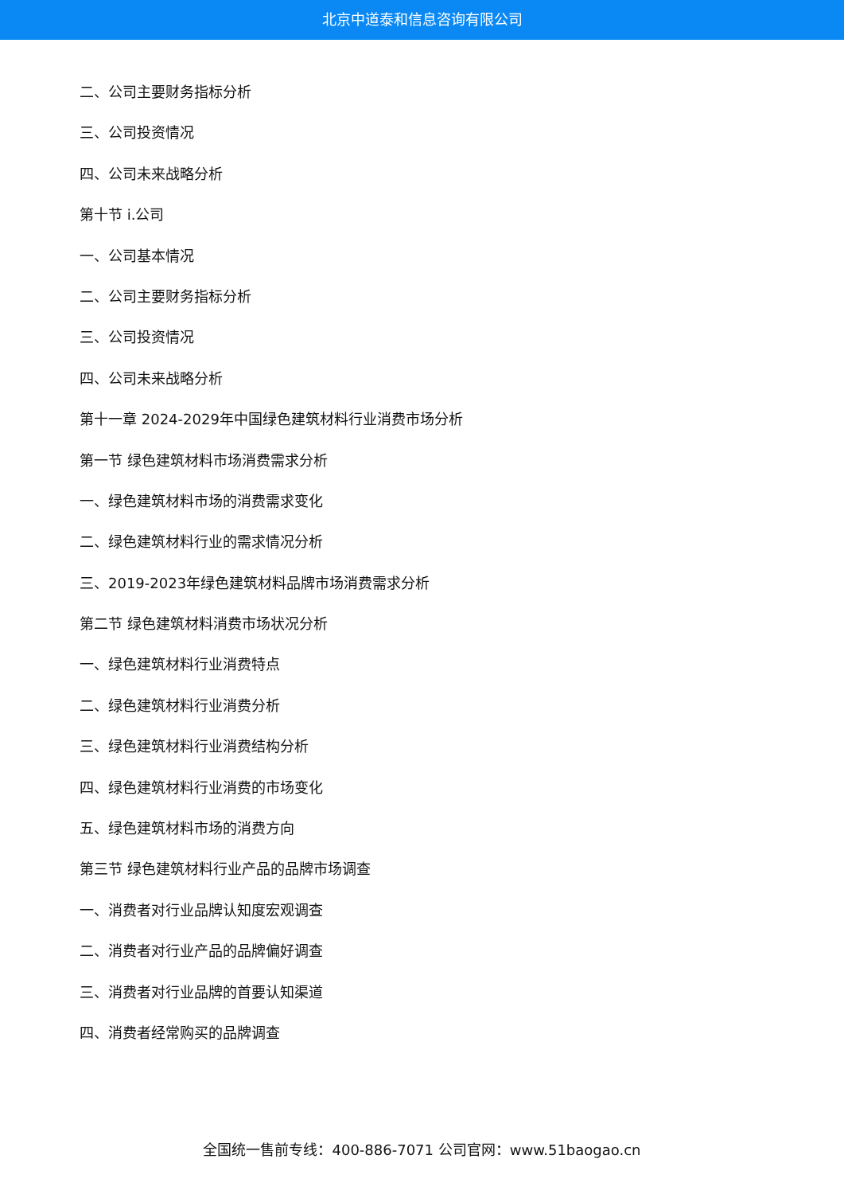北京中道泰和信息咨询有限公司
二、公司主要财务指标分析
三、公司投资情况
四、公司未来战略分析
第十节 i.公司
一、公司基本情况
二、公司主要财务指标分析
三、公司投资情况
四、公司未来战略分析
第十一章 2024-2029年中国绿色建筑材料行业消费市场分析
第一节 绿色建筑材料市场消费需求分析
一、绿色建筑材料市场的消费需求变化
二、绿色建筑材料行业的需求情况分析
三、2019-2023年绿色建筑材料品牌市场消费需求分析
第二节 绿色建筑材料消费市场状况分析
一、绿色建筑材料行业消费特点
二、绿色建筑材料行业消费分析
三、绿色建筑材料行业消费结构分析
四、绿色建筑材料行业消费的市场变化
五、绿色建筑材料市场的消费方向
第三节 绿色建筑材料行业产品的品牌市场调查
一、消费者对行业品牌认知度宏观调查
二、消费者对行业产品的品牌偏好调查
三、消费者对行业品牌的首要认知渠道
四、消费者经常购买的品牌调查
全国统一售前专线：400-886-7071 公司官网：www.51baogao.cn